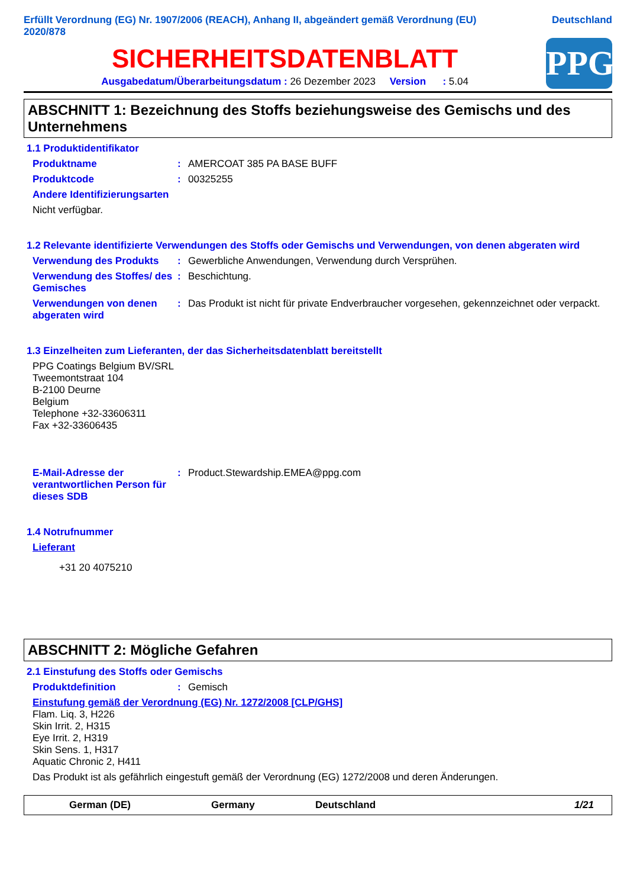Erfüllt Verordnung (EG) Nr. 1907/2006 (REACH), Anhang II, abgeändert gemäß Verordnung (EU)
2020/878
Deutschland
SICHERHEITSDATENBLATT
Ausgabedatum/Überarbeitungsdatum : 26 Dezember 2023 Version : 5.04
PPG
ABSCHNITT 1: Bezeichnung des Stoffs beziehungsweise des Gemischs und des Unternehmens
1.1 Produktidentifikator
Produktname : AMERCOAT 385 PA BASE BUFF
Produktcode : 00325255
Andere Identifizierungsarten
Nicht verfügbar.
1.2 Relevante identifizierte Verwendungen des Stoffs oder Gemischs und Verwendungen, von denen abgeraten wird
Verwendung des Produkts : Gewerbliche Anwendungen, Verwendung durch Versprühen.
Verwendung des Stoffes/ des Gemisches
: Beschichtung.
Verwendungen von denen abgeraten wird
: Das Produkt ist nicht für private Endverbraucher vorgesehen, gekennzeichnet oder verpackt.
1.3 Einzelheiten zum Lieferanten, der das Sicherheitsdatenblatt bereitstellt
PPG Coatings Belgium BV/SRL
Tweemontstraat 104
B-2100 Deurne
Belgium
Telephone +32-33606311
Fax +32-33606435
E-Mail-Adresse der verantwortlichen Person für dieses SDB
: Product.Stewardship.EMEA@ppg.com
1.4 Notrufnummer
Lieferant
+31 20 4075210
ABSCHNITT 2: Mögliche Gefahren
2.1 Einstufung des Stoffs oder Gemischs
Produktdefinition : Gemisch
Einstufung gemäß der Verordnung (EG) Nr. 1272/2008 [CLP/GHS]
Flam. Liq. 3, H226
Skin Irrit. 2, H315
Eye Irrit. 2, H319
Skin Sens. 1, H317
Aquatic Chronic 2, H411
Das Produkt ist als gefährlich eingestuft gemäß der Verordnung (EG) 1272/2008 und deren Änderungen.
German (DE) Germany Deutschland 1/21